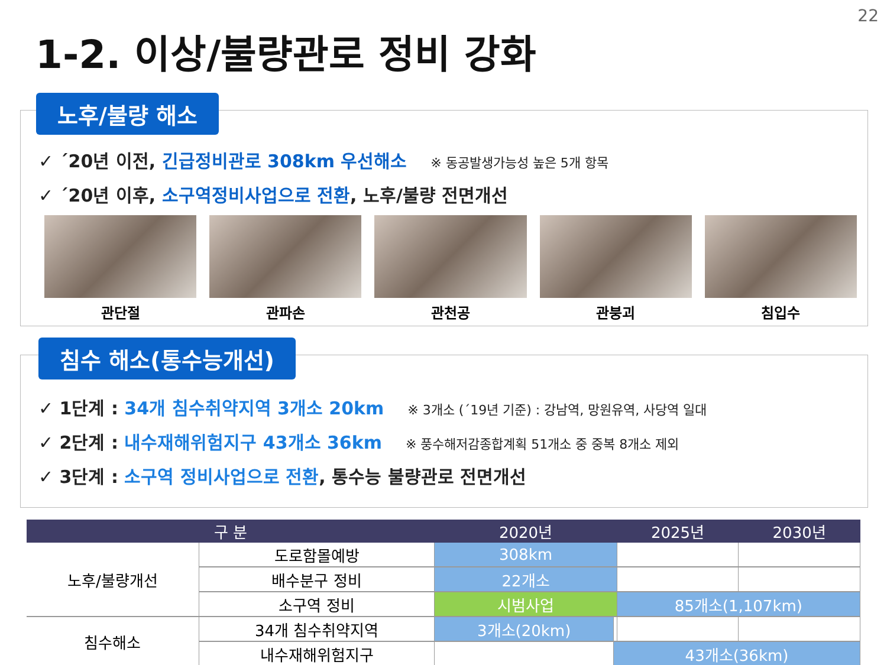22
1-2. 이상/불량관로 정비 강화
노후/불량 해소
✓ ´20년 이전, 긴급정비관로 308km 우선해소 ※ 동공발생가능성 높은 5개 항목
✓ ´20년 이후, 소구역정비사업으로 전환, 노후/불량 전면개선
관단절 관파손 관천공 관붕괴 침입수
침수 해소(통수능개선)
✓ 1단계 : 34개 침수취약지역 3개소 20km ※ 3개소 (´19년 기준) : 강남역, 망원유역, 사당역 일대
✓ 2단계 : 내수재해위험지구 43개소 36km ※ 풍수해저감종합계획 51개소 중 중복 8개소 제외
✓ 3단계 : 소구역 정비사업으로 전환, 통수능 불량관로 전면개선
| 구 분 | | 2020년 | | 2025년 | | 2030년 |
| --- | --- | --- | --- | --- | --- | --- |
| 노후/불량개선 | 도로함몰예방 | 308km | | | | |
| | 배수분구 정비 | 22개소 | | | | |
| | 소구역 정비 | 시범사업 | | 85개소(1,107km) | | |
| 침수해소 | 34개 침수취약지역 | 3개소(20km) | | | | |
| | 내수재해위험지구 | | 43개소(36km) | | | |